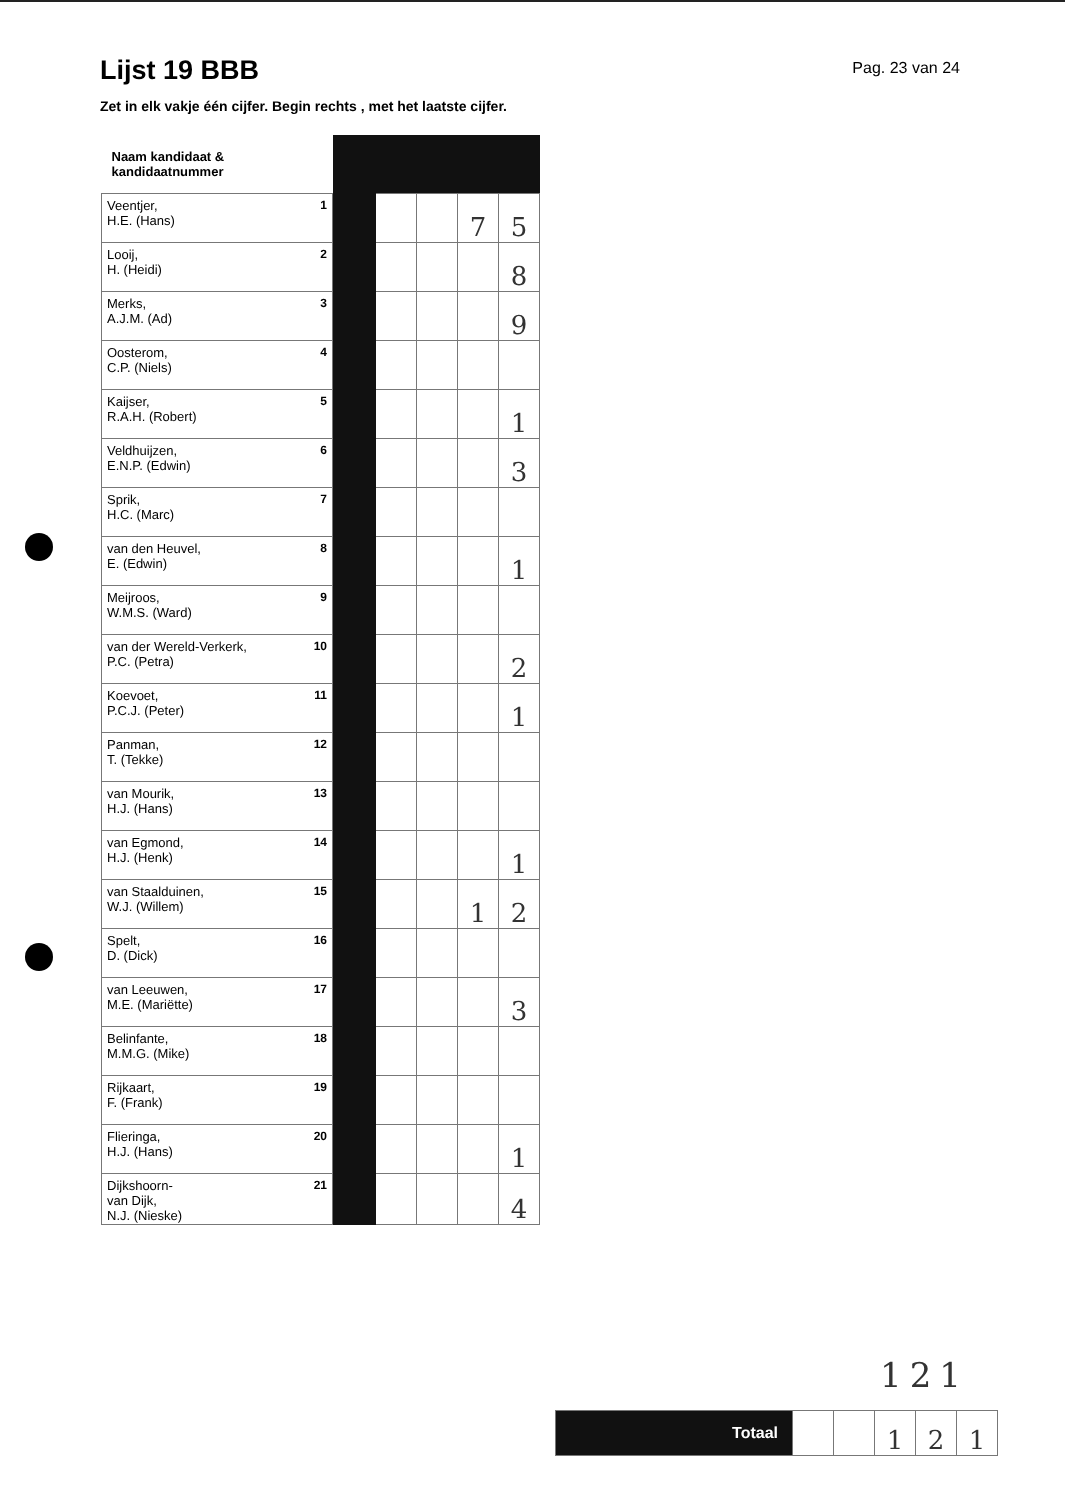Lijst 19 BBB
Pag. 23 van 24
Zet in elk vakje één cijfer. Begin rechts , met het laatste cijfer.
| Naam kandidaat & kandidaatnummer | | | | | |
| Veentjer, H.E. (Hans) 1 | | | | 7 | 5 |
| Looij, H. (Heidi) 2 | | | | | 8 |
| Merks, A.J.M. (Ad) 3 | | | | | 9 |
| Oosterom, C.P. (Niels) 4 | | | | | |
| Kaijser, R.A.H. (Robert) 5 | | | | | 1 |
| Veldhuijzen, E.N.P. (Edwin) 6 | | | | | 3 |
| Sprik, H.C. (Marc) 7 | | | | | |
| van den Heuvel, E. (Edwin) 8 | | | | | 1 |
| Meijroos, W.M.S. (Ward) 9 | | | | | |
| van der Wereld-Verkerk, P.C. (Petra) 10 | | | | | 2 |
| Koevoet, P.C.J. (Peter) 11 | | | | | 1 |
| Panman, T. (Tekke) 12 | | | | | |
| van Mourik, H.J. (Hans) 13 | | | | | |
| van Egmond, H.J. (Henk) 14 | | | | | 1 |
| van Staalduinen, W.J. (Willem) 15 | | | | 1 | 2 |
| Spelt, D. (Dick) 16 | | | | | |
| van Leeuwen, M.E. (Mariëtte) 17 | | | | | 3 |
| Belinfante, M.M.G. (Mike) 18 | | | | | |
| Rijkaart, F. (Frank) 19 | | | | | |
| Flieringa, H.J. (Hans) 20 | | | | | 1 |
| Dijkshoorn- van Dijk, N.J. (Nieske) 21 | | | | | 4 |
121
| Totaal | | | 1 | 2 | 1 |